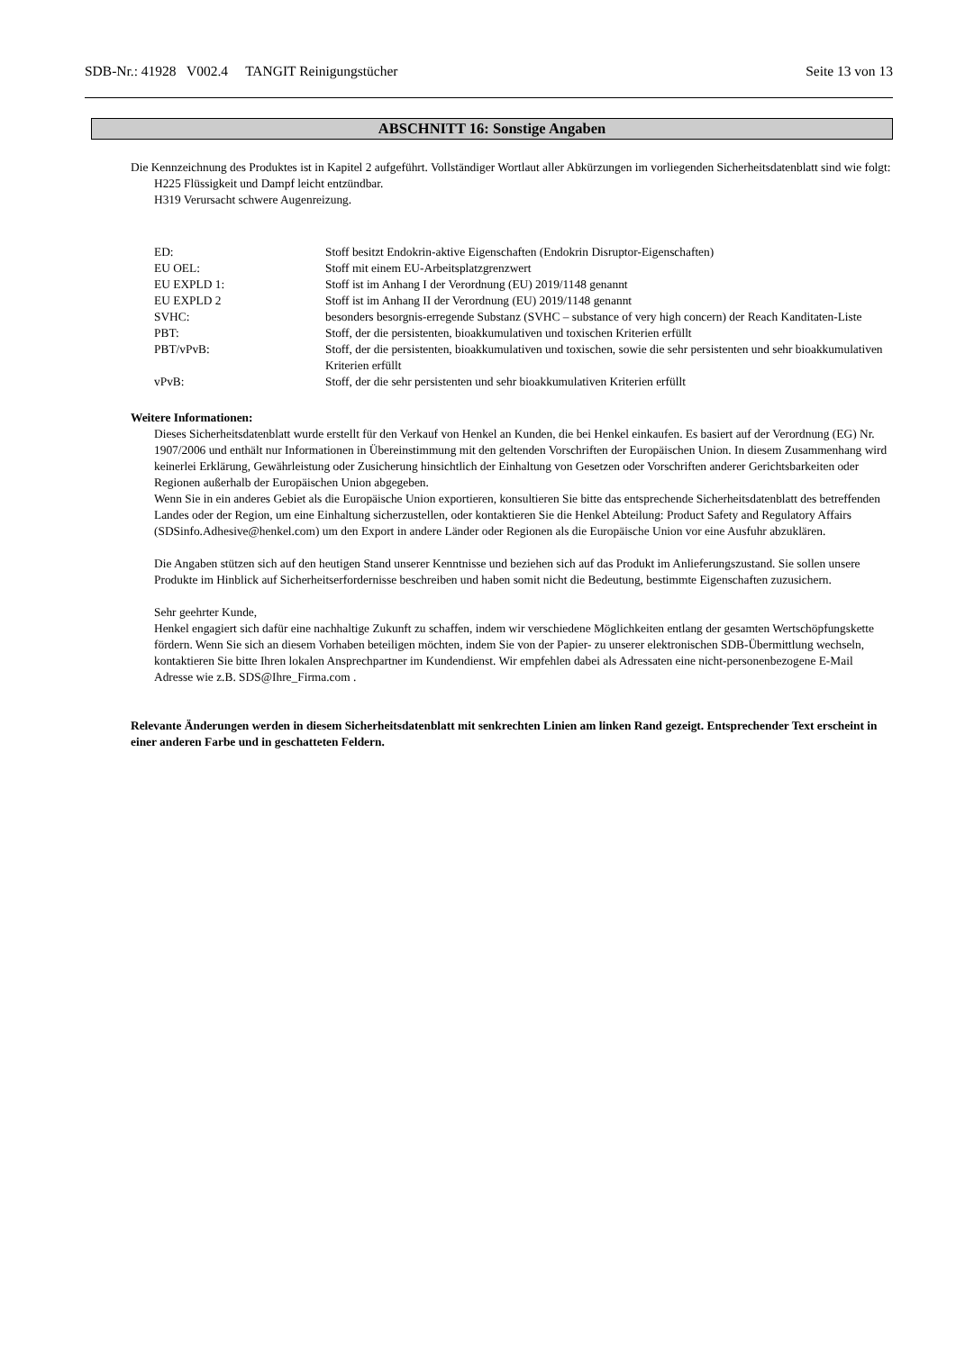SDB-Nr.: 41928 V002.4 TANGIT Reinigungstücher Seite 13 von 13
ABSCHNITT 16: Sonstige Angaben
Die Kennzeichnung des Produktes ist in Kapitel 2 aufgeführt. Vollständiger Wortlaut aller Abkürzungen im vorliegenden Sicherheitsdatenblatt sind wie folgt:
H225 Flüssigkeit und Dampf leicht entzündbar.
H319 Verursacht schwere Augenreizung.
| ED: | Stoff besitzt Endokrin-aktive Eigenschaften (Endokrin Disruptor-Eigenschaften) |
| EU OEL: | Stoff mit einem EU-Arbeitsplatzgrenzwert |
| EU EXPLD 1: | Stoff ist im Anhang I der Verordnung (EU) 2019/1148 genannt |
| EU EXPLD 2 | Stoff ist im Anhang II der Verordnung (EU) 2019/1148 genannt |
| SVHC: | besonders besorgnis-erregende Substanz (SVHC – substance of very high concern) der Reach Kanditaten-Liste |
| PBT: | Stoff, der die persistenten, bioakkumulativen und toxischen Kriterien erfüllt |
| PBT/vPvB: | Stoff, der die persistenten, bioakkumulativen und toxischen, sowie die sehr persistenten und sehr bioakkumulativen Kriterien erfüllt |
| vPvB: | Stoff, der die sehr persistenten und sehr bioakkumulativen Kriterien erfüllt |
Weitere Informationen:
Dieses Sicherheitsdatenblatt wurde erstellt für den Verkauf von Henkel an Kunden, die bei Henkel einkaufen. Es basiert auf der Verordnung (EG) Nr. 1907/2006 und enthält nur Informationen in Übereinstimmung mit den geltenden Vorschriften der Europäischen Union. In diesem Zusammenhang wird keinerlei Erklärung, Gewährleistung oder Zusicherung hinsichtlich der Einhaltung von Gesetzen oder Vorschriften anderer Gerichtsbarkeiten oder Regionen außerhalb der Europäischen Union abgegeben.
Wenn Sie in ein anderes Gebiet als die Europäische Union exportieren, konsultieren Sie bitte das entsprechende Sicherheitsdatenblatt des betreffenden Landes oder der Region, um eine Einhaltung sicherzustellen, oder kontaktieren Sie die Henkel Abteilung: Product Safety and Regulatory Affairs (SDSinfo.Adhesive@henkel.com) um den Export in andere Länder oder Regionen als die Europäische Union vor eine Ausfuhr abzuklären.
Die Angaben stützen sich auf den heutigen Stand unserer Kenntnisse und beziehen sich auf das Produkt im Anlieferungszustand. Sie sollen unsere Produkte im Hinblick auf Sicherheitserfordernisse beschreiben und haben somit nicht die Bedeutung, bestimmte Eigenschaften zuzusichern.
Sehr geehrter Kunde,
Henkel engagiert sich dafür eine nachhaltige Zukunft zu schaffen, indem wir verschiedene Möglichkeiten entlang der gesamten Wertschöpfungskette fördern. Wenn Sie sich an diesem Vorhaben beteiligen möchten, indem Sie von der Papier- zu unserer elektronischen SDB-Übermittlung wechseln, kontaktieren Sie bitte Ihren lokalen Ansprechpartner im Kundendienst. Wir empfehlen dabei als Adressaten eine nicht-personenbezogene E-Mail Adresse wie z.B. SDS@Ihre_Firma.com .
Relevante Änderungen werden in diesem Sicherheitsdatenblatt mit senkrechten Linien am linken Rand gezeigt. Entsprechender Text erscheint in einer anderen Farbe und in geschatteten Feldern.